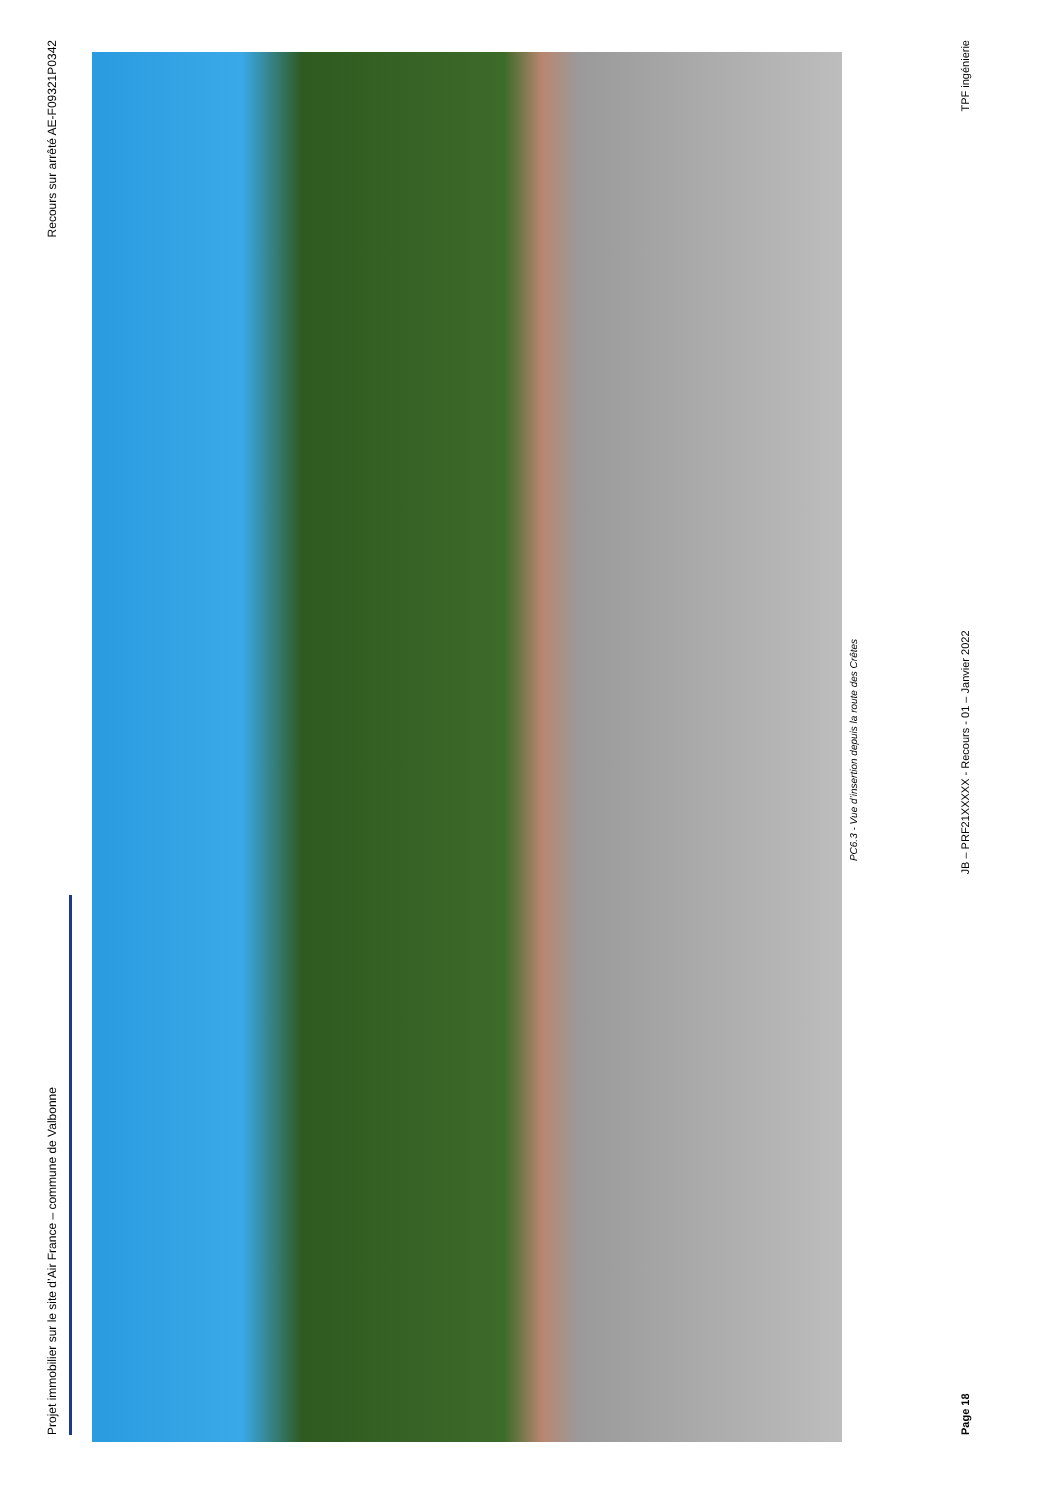Projet immobilier sur le site d’Air France – commune de Valbonne Recours sur arrêté AE-F09321P0342
PC6.3 - Vue d’insertion depuis la route des Crêtes
Page 18 JB – PRF21XXXXX - Recours - 01 – Janvier 2022 TPF ingénierie